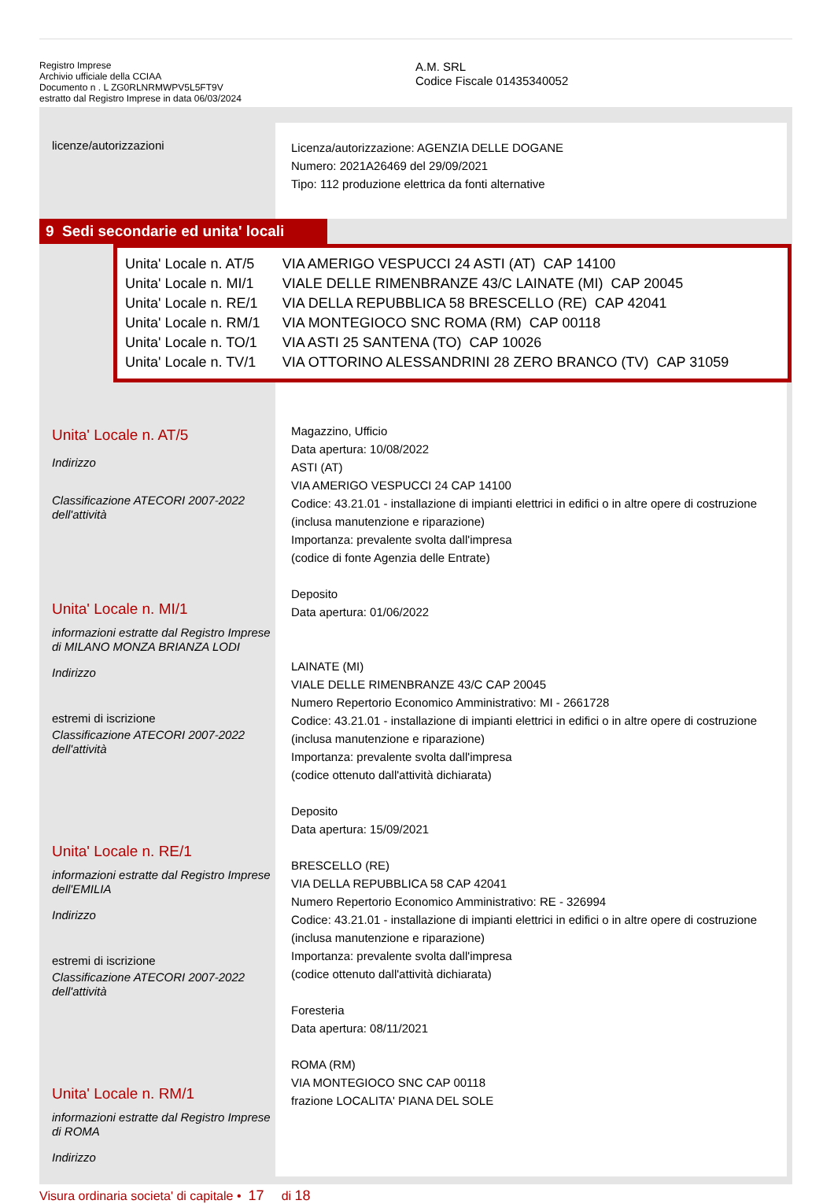Registro Imprese
Archivio ufficiale della CCIAA
Documento n . L ZG0RLNRMWPV5L5FT9V
estratto dal Registro Imprese in data 06/03/2024
A.M. SRL
Codice Fiscale 01435340052
licenze/autorizzazioni
Licenza/autorizzazione: AGENZIA DELLE DOGANE
Numero: 2021A26469 del 29/09/2021
Tipo: 112 produzione elettrica da fonti alternative
9 Sedi secondarie ed unita' locali
| Unita' Locale n. AT/5 | VIA AMERIGO VESPUCCI 24 ASTI (AT) CAP 14100 |
| Unita' Locale n. MI/1 | VIALE DELLE RIMENBRANZE 43/C LAINATE (MI) CAP 20045 |
| Unita' Locale n. RE/1 | VIA DELLA REPUBBLICA 58 BRESCELLO (RE) CAP 42041 |
| Unita' Locale n. RM/1 | VIA MONTEGIOCO SNC ROMA (RM) CAP 00118 |
| Unita' Locale n. TO/1 | VIA ASTI 25 SANTENA (TO) CAP 10026 |
| Unita' Locale n. TV/1 | VIA OTTORINO ALESSANDRINI 28 ZERO BRANCO (TV) CAP 31059 |
Unita' Locale n. AT/5
Indirizzo
Classificazione ATECORI 2007-2022 dell'attività
Unita' Locale n. MI/1
informazioni estratte dal Registro Imprese di MILANO MONZA BRIANZA LODI
Indirizzo
estremi di iscrizione
Classificazione ATECORI 2007-2022 dell'attività
Unita' Locale n. RE/1
informazioni estratte dal Registro Imprese dell'EMILIA
Indirizzo
estremi di iscrizione
Classificazione ATECORI 2007-2022 dell'attività
Unita' Locale n. RM/1
informazioni estratte dal Registro Imprese di ROMA
Indirizzo
Magazzino, Ufficio
Data apertura: 10/08/2022
ASTI (AT)
VIA AMERIGO VESPUCCI 24 CAP 14100
Codice: 43.21.01 - installazione di impianti elettrici in edifici o in altre opere di costruzione (inclusa manutenzione e riparazione)
Importanza: prevalente svolta dall'impresa
(codice di fonte Agenzia delle Entrate)
Deposito
Data apertura: 01/06/2022
LAINATE (MI)
VIALE DELLE RIMENBRANZE 43/C CAP 20045
Numero Repertorio Economico Amministrativo: MI - 2661728
Codice: 43.21.01 - installazione di impianti elettrici in edifici o in altre opere di costruzione (inclusa manutenzione e riparazione)
Importanza: prevalente svolta dall'impresa
(codice ottenuto dall'attività dichiarata)
Deposito
Data apertura: 15/09/2021
BRESCELLO (RE)
VIA DELLA REPUBBLICA 58 CAP 42041
Numero Repertorio Economico Amministrativo: RE - 326994
Codice: 43.21.01 - installazione di impianti elettrici in edifici o in altre opere di costruzione (inclusa manutenzione e riparazione)
Importanza: prevalente svolta dall'impresa
(codice ottenuto dall'attività dichiarata)
Foresteria
Data apertura: 08/11/2021
ROMA (RM)
VIA MONTEGIOCO SNC CAP 00118
frazione LOCALITA' PIANA DEL SOLE
Visura ordinaria societa' di capitale • 17 di 18